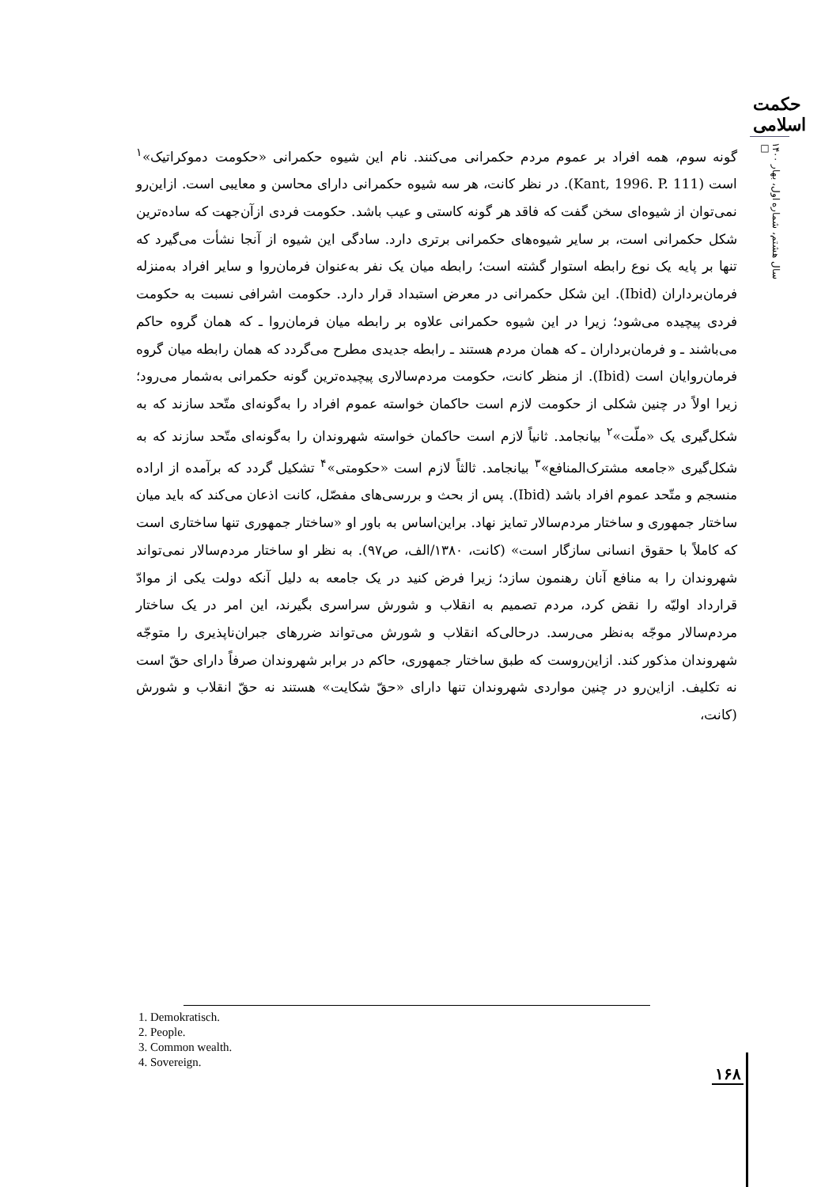حکمت اسلامی
سال هشتم، شماره اول، بهار ۱۴۰۰ □
گونه سوم، همه افراد بر عموم مردم حکمرانی می‌کنند. نام این شیوه حکمرانی «حکومت دموکراتیک»<sup>۱</sup> است (Kant, 1996. P. 111). در نظر کانت، هر سه شیوه حکمرانی دارای محاسن و معایبی است. ازاین‌رو نمی‌توان از شیوه‌ای سخن گفت که فاقد هر گونه کاستی و عیب باشد. حکومت فردی ازآن‌جهت که ساده‌ترین شکل حکمرانی است، بر سایر شیوه‌های حکمرانی برتری دارد. سادگی این شیوه از آنجا نشأت می‌گیرد که تنها بر پایه یک نوع رابطه استوار گشته است؛ رابطه میان یک نفر به‌عنوان فرمان‌روا و سایر افراد به‌منزله فرمان‌برداران (Ibid). این شکل حکمرانی در معرض استبداد قرار دارد. حکومت اشرافی نسبت به حکومت فردی پیچیده می‌شود؛ زیرا در این شیوه حکمرانی علاوه بر رابطه میان فرمان‌روا ـ که همان گروه حاکم می‌باشند ـ و فرمان‌برداران ـ که همان مردم هستند ـ رابطه جدیدی مطرح می‌گردد که همان رابطه میان گروه فرمان‌روایان است (Ibid). از منظر کانت، حکومت مردم‌سالاری پیچیده‌ترین گونه حکمرانی به‌شمار می‌رود؛ زیرا اولاً در چنین شکلی از حکومت لازم است حاکمان خواسته عموم افراد را به‌گونه‌ای متّحد سازند که به شکل‌گیری یک «ملّت»<sup>۲</sup> بیانجامد. ثانیاً لازم است حاکمان خواسته شهروندان را به‌گونه‌ای متّحد سازند که به شکل‌گیری «جامعه مشترک‌المنافع»<sup>۳</sup> بیانجامد. ثالثاً لازم است «حکومتی»<sup>۴</sup> تشکیل گردد که برآمده از اراده منسجم و متّحد عموم افراد باشد (Ibid). پس از بحث و بررسی‌های مفصّل، کانت اذعان می‌کند که باید میان ساختار جمهوری و ساختار مردم‌سالار تمایز نهاد. براین‌اساس به باور او «ساختار جمهوری تنها ساختاری است که کاملاً با حقوق انسانی سازگار است» (کانت، ۱۳۸۰/الف، ص۹۷). به نظر او ساختار مردم‌سالار نمی‌تواند شهروندان را به منافع آنان رهنمون سازد؛ زیرا فرض کنید در یک جامعه به دلیل آنکه دولت یکی از موادّ قرارداد اولیّه را نقض کرد، مردم تصمیم به انقلاب و شورش سراسری بگیرند، این امر در یک ساختار مردم‌سالار موجّه به‌نظر می‌رسد. درحالی‌که انقلاب و شورش می‌تواند ضررهای جبران‌ناپذیری را متوجّه شهروندان مذکور کند. ازاین‌روست که طبق ساختار جمهوری، حاکم در برابر شهروندان صرفاً دارای حقّ است نه تکلیف. ازاین‌رو در چنین مواردی شهروندان تنها دارای «حقّ شکایت» هستند نه حقّ انقلاب و شورش (کانت،
1. Demokratisch.
2. People.
3. Common wealth.
4. Sovereign.
۱۶۸